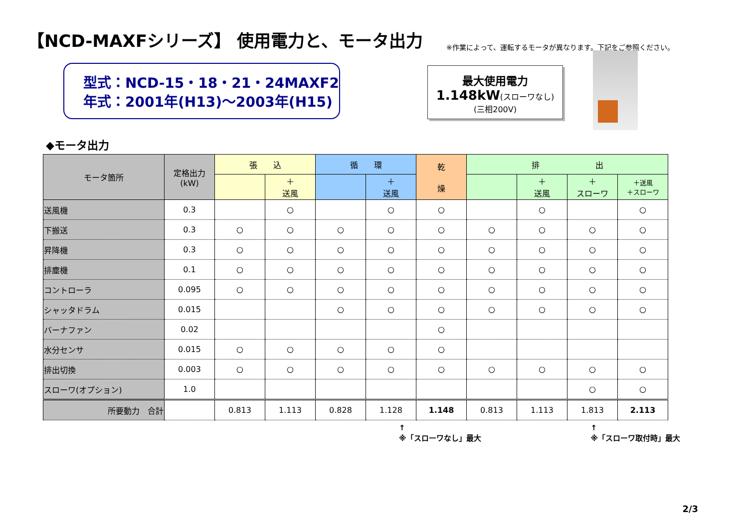【NCD-MAXFシリーズ】 使用電力と、モータ出力
※作業によって、運転するモータが異なります。下記をご参照ください。
型式：NCD-15・18・21・24MAXF2
年式：2001年(H13)～2003年(H15)
最大使用電力
1.148kW(スローワなし)
(三相200V)
◆モータ出力
| モータ箇所 | 定格出力 (kW) | 張 込 | | 循 環 | | 乾 燥 | 排 出 | | | |
| --- | --- | --- | --- | --- | --- | --- | --- | --- | --- | --- |
| | | | ＋ 送風 | | ＋ 送風 | | | ＋ 送風 | ＋ スローワ | ＋送風 ＋スローワ |
| 送風機 | 0.3 | | ○ | | ○ | ○ | | ○ | | ○ |
| 下搬送 | 0.3 | ○ | ○ | ○ | ○ | ○ | ○ | ○ | ○ | ○ |
| 昇降機 | 0.3 | ○ | ○ | ○ | ○ | ○ | ○ | ○ | ○ | ○ |
| 排塵機 | 0.1 | ○ | ○ | ○ | ○ | ○ | ○ | ○ | ○ | ○ |
| コントローラ | 0.095 | ○ | ○ | ○ | ○ | ○ | ○ | ○ | ○ | ○ |
| シャッタドラム | 0.015 | | | ○ | ○ | ○ | ○ | ○ | ○ | ○ |
| バーナファン | 0.02 | | | | | ○ | | | | |
| 水分センサ | 0.015 | ○ | ○ | ○ | ○ | ○ | | | | |
| 排出切換 | 0.003 | ○ | ○ | ○ | ○ | ○ | ○ | ○ | ○ | ○ |
| スローワ(オプション) | 1.0 | | | | | | | | ○ | ○ |
| 所要動力 合計 | | 0.813 | 1.113 | 0.828 | 1.128 | 1.148 | 0.813 | 1.113 | 1.813 | 2.113 |
↑
※「スローワなし」最大 ↑
※「スローワ取付時」最大
2/3